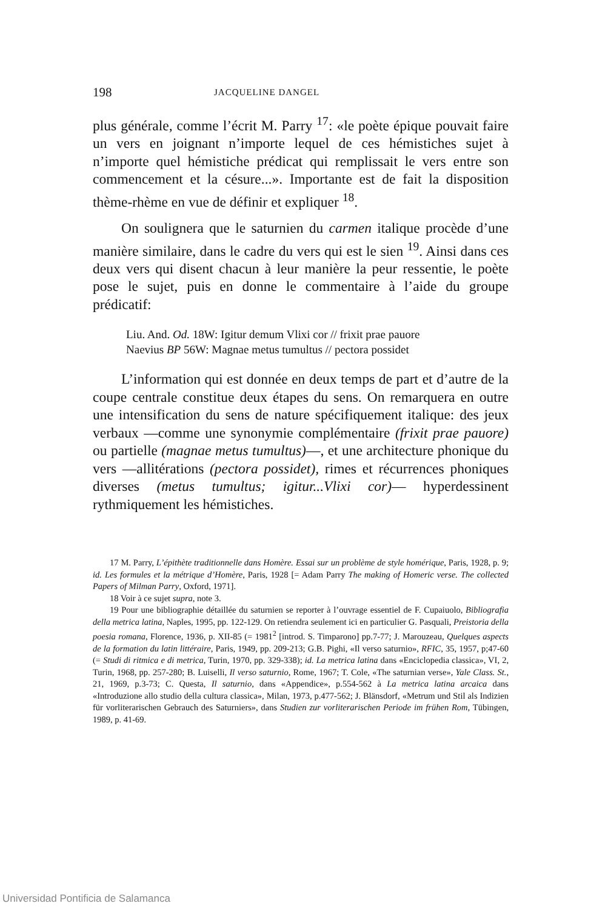198 JACQUELINE DANGEL
plus générale, comme l’écrit M. Parry <sup>17</sup>: «le poète épique pouvait faire un vers en joignant n’importe lequel de ces hémistiches sujet à n’importe quel hémistiche prédicat qui remplissait le vers entre son commencement et la césure...». Importante est de fait la disposition thème-rhème en vue de définir et expliquer <sup>18</sup>.
On soulignera que le saturnien du carmen italique procède d’une manière similaire, dans le cadre du vers qui est le sien <sup>19</sup>. Ainsi dans ces deux vers qui disent chacun à leur manière la peur ressentie, le poète pose le sujet, puis en donne le commentaire à l’aide du groupe prédicatif:
Liu. And. Od. 18W: Igitur demum Vlixi cor // frixit prae pauore
Naevius BP 56W: Magnae metus tumultus // pectora possidet
L’information qui est donnée en deux temps de part et d’autre de la coupe centrale constitue deux étapes du sens. On remarquera en outre une intensification du sens de nature spécifiquement italique: des jeux verbaux —comme une synonymie complémentaire (frixit prae pauore) ou partielle (magnae metus tumultus)—, et une architecture phonique du vers —allitérations (pectora possidet), rimes et récurrences phoniques diverses (metus tumultus; igitur...Vlixi cor)— hyperdessinent rythmiquement les hémistiches.
17 M. Parry, L’épithète traditionnelle dans Homère. Essai sur un problème de style homérique, Paris, 1928, p. 9; id. Les formules et la métrique d’Homère, Paris, 1928 [= Adam Parry The making of Homeric verse. The collected Papers of Milman Parry, Oxford, 1971].
18 Voir à ce sujet supra, note 3.
19 Pour une bibliographie détaillée du saturnien se reporter à l’ouvrage essentiel de F. Cupaiuolo, Bibliografia della metrica latina, Naples, 1995, pp. 122-129. On retiendra seulement ici en particulier G. Pasquali, Preistoria della poesia romana, Florence, 1936, p. XII-85 (= 1981<sup>2</sup> [introd. S. Timparono] pp.7-77; J. Marouzeau, Quelques aspects de la formation du latin littéraire, Paris, 1949, pp. 209-213; G.B. Pighi, «Il verso saturnio», RFIC, 35, 1957, p;47-60 (= Studi di ritmica e di metrica, Turin, 1970, pp. 329-338); id. La metrica latina dans «Enciclopedia classica», VI, 2, Turin, 1968, pp. 257-280; B. Luiselli, Il verso saturnio, Rome, 1967; T. Cole, «The saturnian verse», Yale Class. St., 21, 1969, p.3-73; C. Questa, Il saturnio, dans «Appendice», p.554-562 à La metrica latina arcaica dans «Introduzione allo studio della cultura classica», Milan, 1973, p.477-562; J. Blänsdorf, «Metrum und Stil als Indizien für vorliterarischen Gebrauch des Saturniers», dans Studien zur vorliterarischen Periode im frühen Rom, Tübingen, 1989, p. 41-69.
Universidad Pontificia de Salamanca